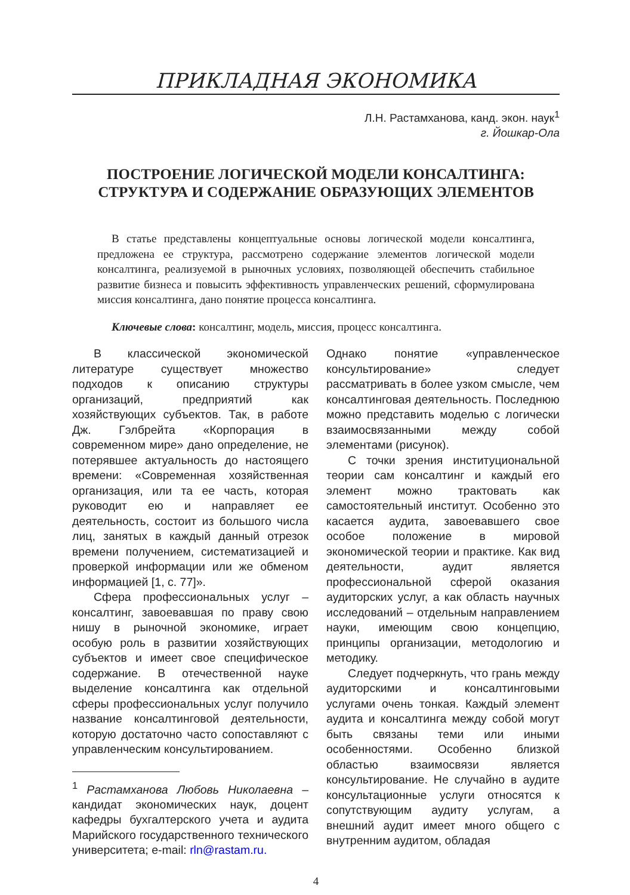ПРИКЛАДНАЯ ЭКОНОМИКА
Л.Н. Растамханова, канд. экон. наук<sup>1</sup>
г. Йошкар-Ола
ПОСТРОЕНИЕ ЛОГИЧЕСКОЙ МОДЕЛИ КОНСАЛТИНГА:
СТРУКТУРА И СОДЕРЖАНИЕ ОБРАЗУЮЩИХ ЭЛЕМЕНТОВ
В статье представлены концептуальные основы логической модели консалтинга, предложена ее структура, рассмотрено содержание элементов логической модели консалтинга, реализуемой в рыночных условиях, позволяющей обеспечить стабильное развитие бизнеса и повысить эффективность управленческих решений, сформулирована миссия консалтинга, дано понятие процесса консалтинга.
Ключевые слова: консалтинг, модель, миссия, процесс консалтинга.
В классической экономической литературе существует множество подходов к описанию структуры организаций, предприятий как хозяйствующих субъектов. Так, в работе Дж. Гэлбрейта «Корпорация в современном мире» дано определение, не потерявшее актуальность до настоящего времени: «Современная хозяйственная организация, или та ее часть, которая руководит ею и направляет ее деятельность, состоит из большого числа лиц, занятых в каждый данный отрезок времени получением, систематизацией и проверкой информации или же обменом информацией [1, с. 77]».
Сфера профессиональных услуг – консалтинг, завоевавшая по праву свою нишу в рыночной экономике, играет особую роль в развитии хозяйствующих субъектов и имеет свое специфическое содержание. В отечественной науке выделение консалтинга как отдельной сферы профессиональных услуг получило название консалтинговой деятельности, которую достаточно часто сопоставляют с управленческим консультированием.
<sup>1</sup> Растамханова Любовь Николаевна – кандидат экономических наук, доцент кафедры бухгалтерского учета и аудита Марийского государственного технического университета; e-mail: rln@rastam.ru.
Однако понятие «управленческое консультирование» следует рассматривать в более узком смысле, чем консалтинговая деятельность. Последнюю можно представить моделью с логически взаимосвязанными между собой элементами (рисунок).
С точки зрения институциональной теории сам консалтинг и каждый его элемент можно трактовать как самостоятельный институт. Особенно это касается аудита, завоевавшего свое особое положение в мировой экономической теории и практике. Как вид деятельности, аудит является профессиональной сферой оказания аудиторских услуг, а как область научных исследований – отдельным направлением науки, имеющим свою концепцию, принципы организации, методологию и методику.
Следует подчеркнуть, что грань между аудиторскими и консалтинговыми услугами очень тонкая. Каждый элемент аудита и консалтинга между собой могут быть связаны теми или иными особенностями. Особенно близкой областью взаимосвязи является консультирование. Не случайно в аудите консультационные услуги относятся к сопутствующим аудиту услугам, а внешний аудит имеет много общего с внутренним аудитом, обладая
4